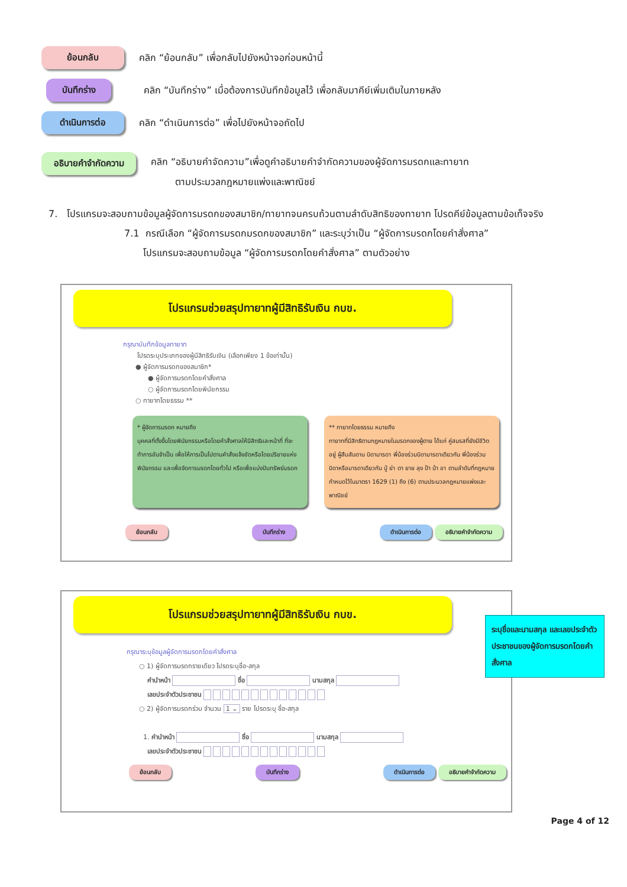ย้อนกลับ คลิก “ย้อนกลับ” เพื่อกลับไปยังหน้าจอก่อนหน้านี้
บันทึกร่าง คลิก “บันทึกร่าง” เมื่อต้องการบันทึกข้อมูลไว้ เพื่อกลับมาคีย์เพิ่มเติมในภายหลัง
ดำเนินการต่อ คลิก “ดำเนินการต่อ” เพื่อไปยังหน้าจอถัดไป
อธิบายคำจำกัดความ คลิก “อธิบายคำจัดความ”เพื่อดูคำอธิบายคำจำกัดความของผู้จัดการมรดกและทายาท
ตามประมวลกฎหมายแพ่งและพาณิชย์
7. โปรแกรมจะสอบถามข้อมูลผู้จัดการมรดกของสมาชิก/ทายาทจนครบถ้วนตามลำดับสิทธิของทายาท โปรดคีย์ข้อมูลตามข้อเท็จจริง
7.1 กรณีเลือก “ผู้จัดการมรดกมรดกของสมาชิก” และระบุว่าเป็น “ผู้จัดการมรดกโดยคำสั่งศาล”
โปรแกรมจะสอบถามข้อมูล “ผู้จัดการมรดกโดยคำสั่งศาล” ตามตัวอย่าง
โปรแกรมช่วยสรุปทายาทผู้มีสิทธิรับเงิน กบข.
กรุณาบันทึกข้อมูลทายาท
โปรดระบุประเภทของผู้มีสิทธิรับเงิน (เลือกเพียง 1 ข้อเท่านั้น)
● ผู้จัดการมรดกของสมาชิก*
● ผู้จัดการมรดกโดยคำสั่งศาล
○ ผู้จัดการมรดกโดยพินัยกรรม
○ ทายาทโดยธรรม **
* ผู้จัดการมรดก หมายถึง
บุคคลที่ตั้งขึ้นโดยพินัยกรรมหรือโดยคำสั่งศาลให้มีสิทธิและหน้าที่ ที่จะทำการอันจำเป็น เพื่อให้การเป็นไปตามคำสั่งแจ้งชัดหรือโดยปริยายแห่งพินัยกรรม และเพื่อจัดการมรดกโดยทั่วไป หรือเพื่อแบ่งปันทรัพย์มรดก
** ทายาทโดยธรรม หมายถึง
ทายาทที่มีสิทธิตามกฎหมายในมรดกของผู้ตาย ได้แก่ คู่สมรสที่ยังมีชีวิตอยู่ ผู้สืบสันดาน บิดามารดา พี่น้องร่วมบิดามารดาเดียวกัน พี่น้องร่วมบิดาหรือมารดาเดียวกัน ปู่ ย่า ตา ยาย ลุง ป้า น้า อา ตามลำดับที่กฎหมายกำหนดไว้ในมาตรา 1629 (1) ถึง (6) ตามประมวลกฎหมายแพ่งและพาณิชย์
ย้อนกลับ บันทึกร่าง ดำเนินการต่อ อธิบายคำจำกัดความ
โปรแกรมช่วยสรุปทายาทผู้มีสิทธิรับเงิน กบข.
กรุณาระบุข้อมูลผู้จัดการมรดกโดยคำสั่งศาล
○ 1) ผู้จัดการมรดกรายเดียว โปรดระบุชื่อ-สกุล
คำนำหน้า ชื่อ นามสกุล
เลขประจำตัวประชาชน
○ 2) ผู้จัดการมรดกร่วม จำนวน 1 ⌄ ราย โปรดระบุ ชื่อ-สกุล
1. คำนำหน้า ชื่อ นามสกุล
เลขประจำตัวประชาชน
ย้อนกลับ บันทึกร่าง ดำเนินการต่อ อธิบายคำจำกัดความ
ระบุชื่อและนามสกุล และเลขประจำตัวประชาชนของผู้จัดการมรดกโดยคำสั่งศาล
Page 4 of 12